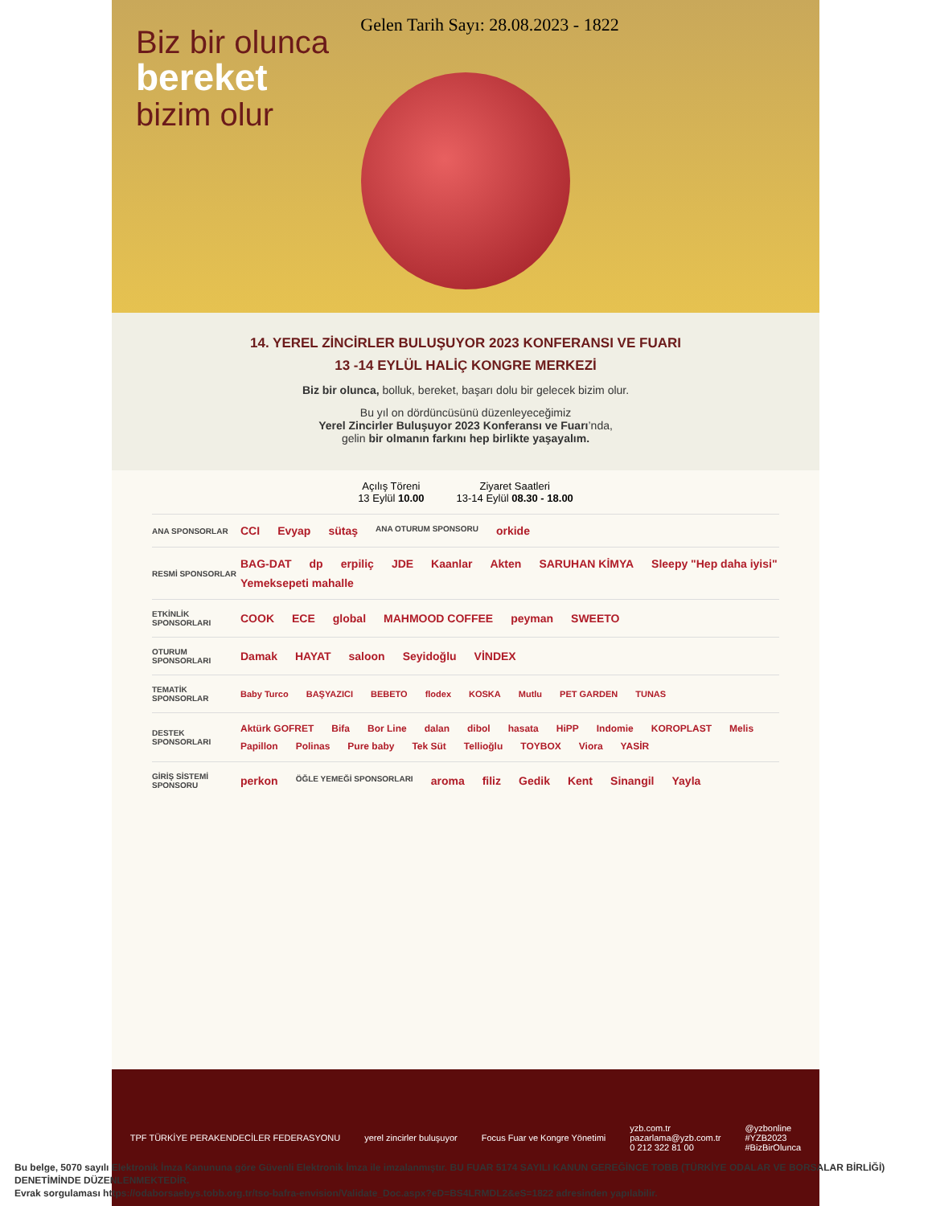Gelen Tarih Sayı: 28.08.2023 - 1822
Biz bir olunca
bereket
bizim olur
14. YEREL ZİNCİRLER BULUŞUYOR 2023 KONFERANSI VE FUARI
13 -14 EYLÜL HALİÇ KONGRE MERKEZİ
Biz bir olunca, bolluk, bereket, başarı dolu bir gelecek bizim olur.
Bu yıl on dördüncüsünü düzenleyeceğimiz
Yerel Zincirler Buluşuyor 2023 Konferansı ve Fuarı’nda,
gelin bir olmanın farkını hep birlikte yaşayalım.
Açılış Töreni
13 Eylül 10.00
Ziyaret Saatleri
13-14 Eylül 08.30 - 18.00
ANA SPONSORLAR
CCI Evyap sütaş ANA OTURUM SPONSORU orkide
RESMİ SPONSORLAR
BAG-DAT dp erpiliç JDE Kaanlar Akten SARUHAN KİMYA Sleepy "Hep daha iyisi" Yemeksepeti mahalle
ETKİNLİK SPONSORLARI
COOK ECE global MAHMOOD COFFEE peyman SWEETO
OTURUM SPONSORLARI
Damak HAYAT saloon Seyidoğlu VİNDEX
TEMATİK SPONSORLAR
Baby Turco BAŞYAZICI BEBETO flodex KOSKA Mutlu PET GARDEN TUNAS
DESTEK SPONSORLARI
Aktürk GOFRET Bifa Bor Line dalan dibol hasata HiPP Indomie KOROPLAST Melis Papillon Polinas Pure baby Tek Süt Tellioğlu TOYBOX Viora YASİR
GİRİŞ SİSTEMİ SPONSORU
perkon ÖĞLE YEMEĞİ SPONSORLARI aroma filiz Gedik Kent Sinangil Yayla
TPF TÜRKİYE PERAKENDECİLER FEDERASYONU
yerel zincirler buluşuyor Focus Fuar ve Kongre Yönetimi
yzb.com.tr
pazarlama@yzb.com.tr
0 212 322 81 00
@yzbonline
#YZB2023
#BizBirOlunca
Bu belge, 5070 sayılı Elektronik İmza Kanununa göre Güvenli Elektronik İmza ile imzalanmıştır. BU FUAR 5174 SAYILI KANUN GEREĞİNCE TOBB (TÜRKİYE ODALAR VE BORSALAR BİRLİĞİ) DENETİMİNDE DÜZENLENMEKTEDİR.
Evrak sorgulaması https://odaborsaebys.tobb.org.tr/tso-bafra-envision/Validate_Doc.aspx?eD=BS4LRMDL2&eS=1822 adresinden yapılabilir.